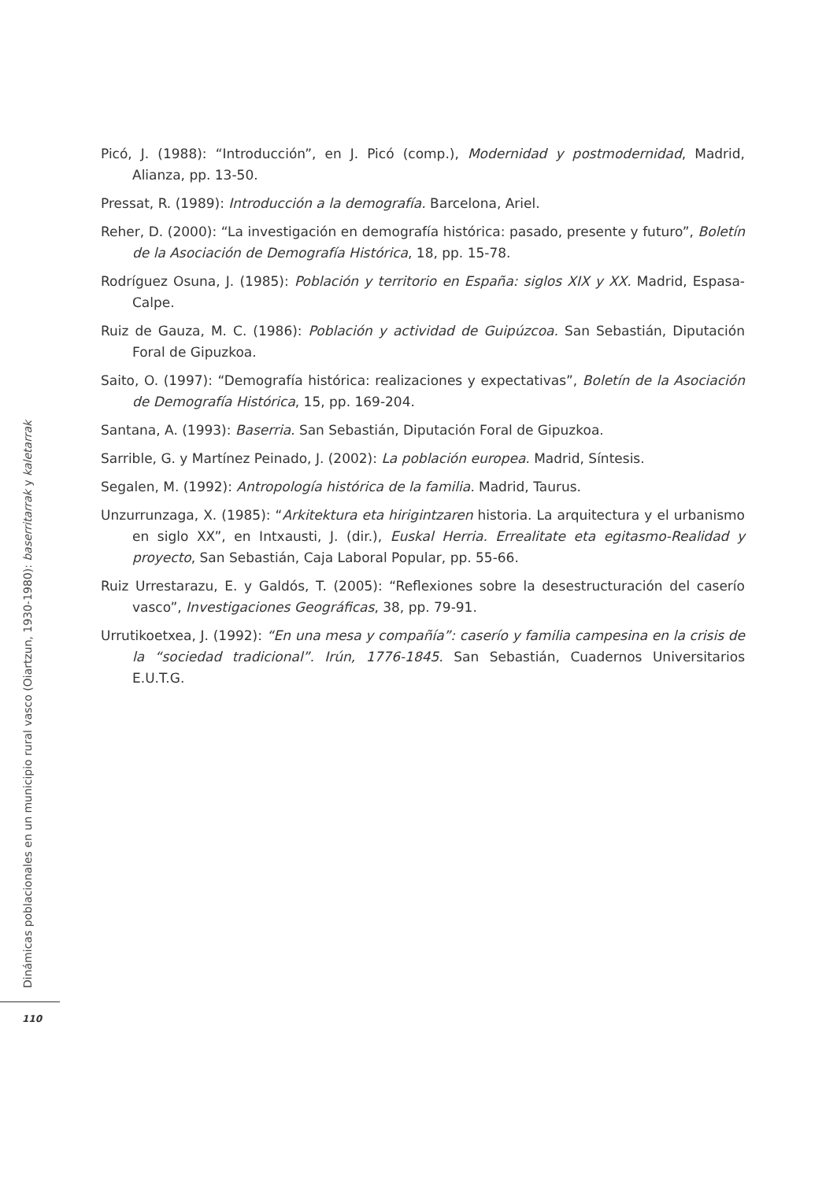Picó, J. (1988): “Introducción”, en J. Picó (comp.), Modernidad y postmodernidad, Madrid, Alianza, pp. 13-50.
Pressat, R. (1989): Introducción a la demografía. Barcelona, Ariel.
Reher, D. (2000): “La investigación en demografía histórica: pasado, presente y futuro”, Boletín de la Asociación de Demografía Histórica, 18, pp. 15-78.
Rodríguez Osuna, J. (1985): Población y territorio en España: siglos XIX y XX. Madrid, Espasa-Calpe.
Ruiz de Gauza, M. C. (1986): Población y actividad de Guipúzcoa. San Sebastián, Diputación Foral de Gipuzkoa.
Saito, O. (1997): “Demografía histórica: realizaciones y expectativas”, Boletín de la Asociación de Demografía Histórica, 15, pp. 169-204.
Santana, A. (1993): Baserria. San Sebastián, Diputación Foral de Gipuzkoa.
Sarrible, G. y Martínez Peinado, J. (2002): La población europea. Madrid, Síntesis.
Segalen, M. (1992): Antropología histórica de la familia. Madrid, Taurus.
Unzurrunzaga, X. (1985): “Arkitektura eta hirigintzaren historia. La arquitectura y el urbanismo en siglo XX”, en Intxausti, J. (dir.), Euskal Herria. Errealitate eta egitasmo-Realidad y proyecto, San Sebastián, Caja Laboral Popular, pp. 55-66.
Ruiz Urrestarazu, E. y Galdós, T. (2005): “Reflexiones sobre la desestructuración del caserío vasco”, Investigaciones Geográficas, 38, pp. 79-91.
Urrutikoetxea, J. (1992): “En una mesa y compañía”: caserío y familia campesina en la crisis de la “sociedad tradicional”. Irún, 1776-1845. San Sebastián, Cuadernos Universitarios E.U.T.G.
Dinámicas poblacionales en un municipio rural vasco (Oiartzun, 1930-1980): baserritarrak y kaletarrak
110